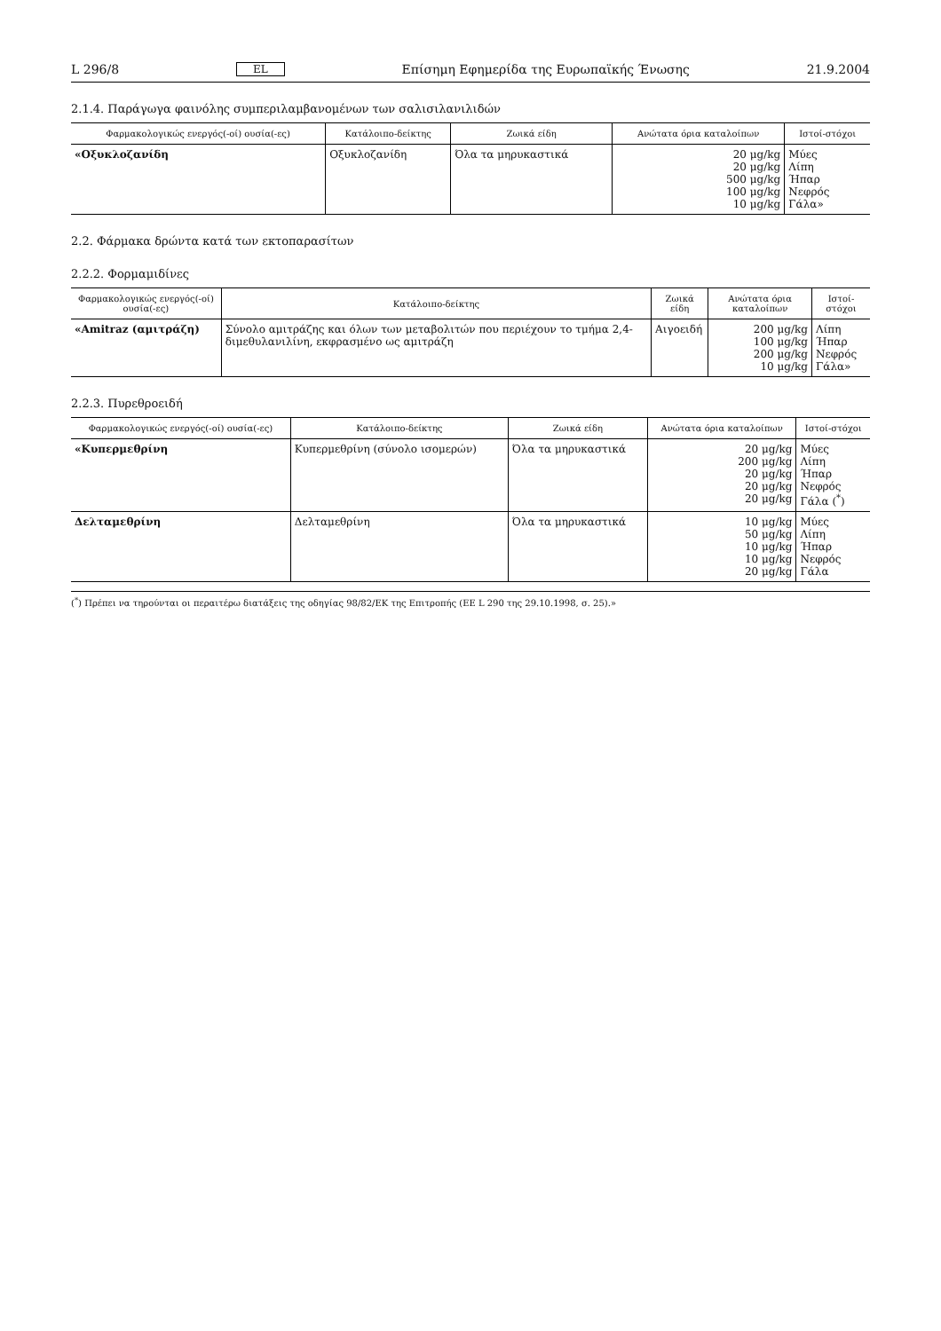L 296/8 EL Επίσημη Εφημερίδα της Ευρωπαϊκής Ένωσης 21.9.2004
2.1.4. Παράγωγα φαινόλης συμπεριλαμβανομένων των σαλισιλανιλιδών
| Φαρμακολογικώς ενεργός(-οί) ουσία(-ες) | Κατάλοιπο-δείκτης | Ζωικά είδη | Ανώτατα όρια καταλοίπων | Ιστοί-στόχοι |
| --- | --- | --- | --- | --- |
| «Οξυκλοζανίδη | Οξυκλοζανίδη | Όλα τα μηρυκαστικά | 20 μg/kg 20 μg/kg 500 μg/kg 100 μg/kg 10 μg/kg | Μύες Λίπη Ήπαρ Νεφρός Γάλα» |
2.2. Φάρμακα δρώντα κατά των εκτοπαρασίτων
2.2.2. Φορμαμιδίνες
| Φαρμακολογικώς ενεργός(-οί) ουσία(-ες) | Κατάλοιπο-δείκτης | Ζωικά είδη | Ανώτατα όρια καταλοίπων | Ιστοί-στόχοι |
| --- | --- | --- | --- | --- |
| «Amitraz (αμιτράζη) | Σύνολο αμιτράζης και όλων των μεταβολιτών που περιέχουν το τμήμα 2,4- διμεθυλανιλίνη, εκφρασμένο ως αμιτράζη | Αιγοειδή | 200 μg/kg 100 μg/kg 200 μg/kg 10 μg/kg | Λίπη Ήπαρ Νεφρός Γάλα» |
2.2.3. Πυρεθροειδή
| Φαρμακολογικώς ενεργός(-οί) ουσία(-ες) | Κατάλοιπο-δείκτης | Ζωικά είδη | Ανώτατα όρια καταλοίπων | Ιστοί-στόχοι |
| --- | --- | --- | --- | --- |
| «Κυπερμεθρίνη | Κυπερμεθρίνη (σύνολο ισομερών) | Όλα τα μηρυκαστικά | 20 μg/kg 200 μg/kg 20 μg/kg 20 μg/kg 20 μg/kg | Μύες Λίπη Ήπαρ Νεφρός Γάλα (<sup>*</sup>) |
| Δελταμεθρίνη | Δελταμεθρίνη | Όλα τα μηρυκαστικά | 10 μg/kg 50 μg/kg 10 μg/kg 10 μg/kg 20 μg/kg | Μύες Λίπη Ήπαρ Νεφρός Γάλα |
(<sup>*</sup>) Πρέπει να τηρούνται οι περαιτέρω διατάξεις της οδηγίας 98/82/ΕΚ της Επιτροπής (ΕΕ L 290 της 29.10.1998, σ. 25).»